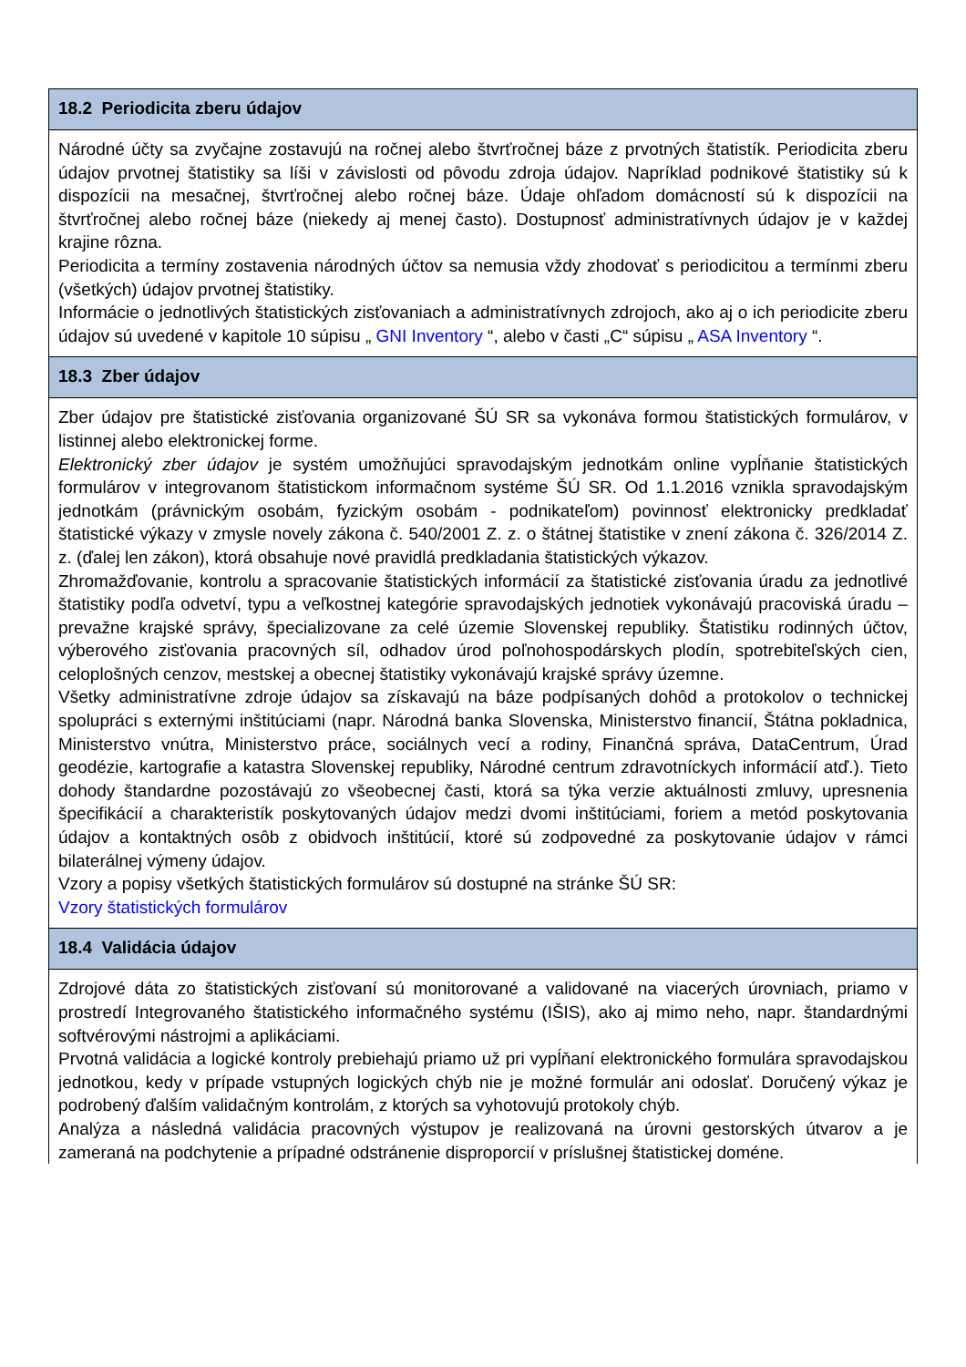18.2 Periodicita zberu údajov
Národné účty sa zvyčajne zostavujú na ročnej alebo štvrťročnej báze z prvotných štatistík. Periodicita zberu údajov prvotnej štatistiky sa líši v závislosti od pôvodu zdroja údajov. Napríklad podnikové štatistiky sú k dispozícii na mesačnej, štvrťročnej alebo ročnej báze. Údaje ohľadom domácností sú k dispozícii na štvrťročnej alebo ročnej báze (niekedy aj menej často). Dostupnosť administratívnych údajov je v každej krajine rôzna.
Periodicita a termíny zostavenia národných účtov sa nemusia vždy zhodovať s periodicitou a termínmi zberu (všetkých) údajov prvotnej štatistiky.
Informácie o jednotlivých štatistických zisťovaniach a administratívnych zdrojoch, ako aj o ich periodicite zberu údajov sú uvedené v kapitole 10 súpisu „ GNI Inventory “, alebo v časti „C“ súpisu „ ASA Inventory “.
18.3 Zber údajov
Zber údajov pre štatistické zisťovania organizované ŠÚ SR sa vykonáva formou štatistických formulárov, v listinnej alebo elektronickej forme.
Elektronický zber údajov je systém umožňujúci spravodajským jednotkám online vypĺňanie štatistických formulárov v integrovanom štatistickom informačnom systéme ŠÚ SR. Od 1.1.2016 vznikla spravodajským jednotkám (právnickým osobám, fyzickým osobám - podnikateľom) povinnosť elektronicky predkladať štatistické výkazy v zmysle novely zákona č. 540/2001 Z. z. o štátnej štatistike v znení zákona č. 326/2014 Z. z. (ďalej len zákon), ktorá obsahuje nové pravidlá predkladania štatistických výkazov.
Zhromažďovanie, kontrolu a spracovanie štatistických informácií za štatistické zisťovania úradu za jednotlivé štatistiky podľa odvetví, typu a veľkostnej kategórie spravodajských jednotiek vykonávajú pracoviská úradu – prevažne krajské správy, špecializovane za celé územie Slovenskej republiky. Štatistiku rodinných účtov, výberového zisťovania pracovných síl, odhadov úrod poľnohospodárskych plodín, spotrebiteľských cien, celoplošných cenzov, mestskej a obecnej štatistiky vykonávajú krajské správy územne.
Všetky administratívne zdroje údajov sa získavajú na báze podpísaných dohôd a protokolov o technickej spolupráci s externými inštitúciami (napr. Národná banka Slovenska, Ministerstvo financií, Štátna pokladnica, Ministerstvo vnútra, Ministerstvo práce, sociálnych vecí a rodiny, Finančná správa, DataCentrum, Úrad geodézie, kartografie a katastra Slovenskej republiky, Národné centrum zdravotníckych informácií atď.). Tieto dohody štandardne pozostávajú zo všeobecnej časti, ktorá sa týka verzie aktuálnosti zmluvy, upresnenia špecifikácií a charakteristík poskytovaných údajov medzi dvomi inštitúciami, foriem a metód poskytovania údajov a kontaktných osôb z obidvoch inštitúcií, ktoré sú zodpovedné za poskytovanie údajov v rámci bilaterálnej výmeny údajov.
Vzory a popisy všetkých štatistických formulárov sú dostupné na stránke ŠÚ SR:
Vzory štatistických formulárov
18.4 Validácia údajov
Zdrojové dáta zo štatistických zisťovaní sú monitorované a validované na viacerých úrovniach, priamo v prostredí Integrovaného štatistického informačného systému (IŠIS), ako aj mimo neho, napr. štandardnými softvérovými nástrojmi a aplikáciami.
Prvotná validácia a logické kontroly prebiehajú priamo už pri vypĺňaní elektronického formulára spravodajskou jednotkou, kedy v prípade vstupných logických chýb nie je možné formulár ani odoslať. Doručený výkaz je podrobený ďalším validačným kontrolám, z ktorých sa vyhotovujú protokoly chýb.
Analýza a následná validácia pracovných výstupov je realizovaná na úrovni gestorských útvarov a je zameraná na podchytenie a prípadné odstránenie disproporcií v príslušnej štatistickej doméne.